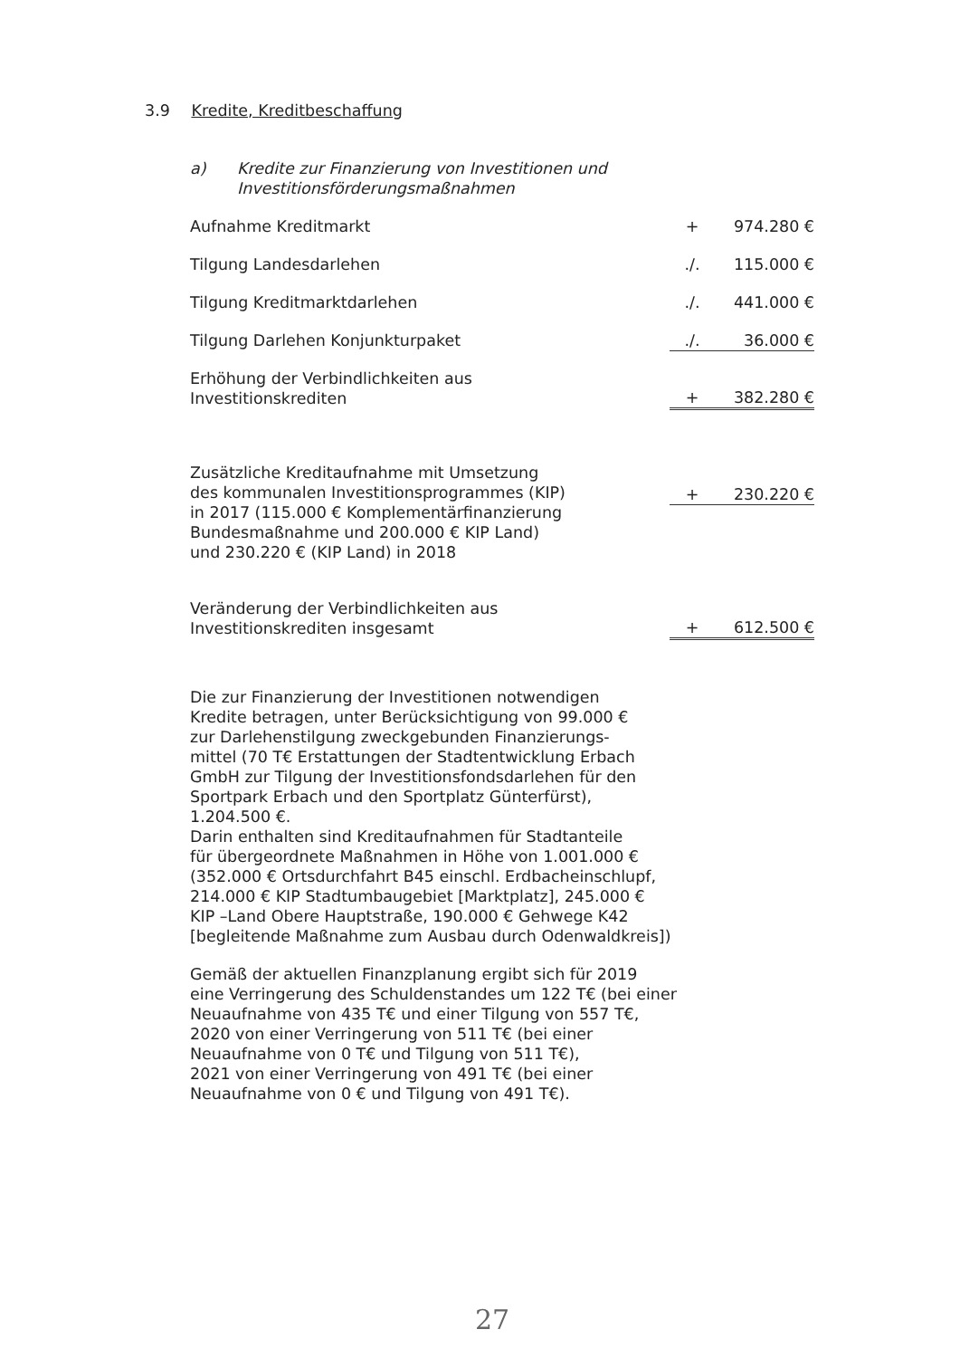3.9 Kredite, Kreditbeschaffung
a) Kredite zur Finanzierung von Investitionen und
Investitionsförderungsmaßnahmen
| Aufnahme Kreditmarkt | + | 974.280 € |
| Tilgung Landesdarlehen | ./. | 115.000 € |
| Tilgung Kreditmarktdarlehen | ./. | 441.000 € |
| Tilgung Darlehen Konjunkturpaket | ./. | 36.000 € |
| Erhöhung der Verbindlichkeiten aus Investitionskrediten | + | 382.280 € |
| Zusätzliche Kreditaufnahme mit Umsetzung des kommunalen Investitionsprogrammes (KIP) in 2017 (115.000 € Komplementärfinanzierung Bundesmaßnahme und 200.000 € KIP Land) und 230.220 € (KIP Land) in 2018 | + | 230.220 € |
| Veränderung der Verbindlichkeiten aus Investitionskrediten insgesamt | + | 612.500 € |
Die zur Finanzierung der Investitionen notwendigen
Kredite betragen, unter Berücksichtigung von 99.000 €
zur Darlehenstilgung zweckgebunden Finanzierungs-
mittel (70 T€ Erstattungen der Stadtentwicklung Erbach
GmbH zur Tilgung der Investitionsfondsdarlehen für den
Sportpark Erbach und den Sportplatz Günterfürst),
1.204.500 €.
Darin enthalten sind Kreditaufnahmen für Stadtanteile
für übergeordnete Maßnahmen in Höhe von 1.001.000 €
(352.000 € Ortsdurchfahrt B45 einschl. Erdbacheinschlupf,
214.000 € KIP Stadtumbaugebiet [Marktplatz], 245.000 €
KIP –Land Obere Hauptstraße, 190.000 € Gehwege K42
[begleitende Maßnahme zum Ausbau durch Odenwaldkreis])
Gemäß der aktuellen Finanzplanung ergibt sich für 2019
eine Verringerung des Schuldenstandes um 122 T€ (bei einer
Neuaufnahme von 435 T€ und einer Tilgung von 557 T€,
2020 von einer Verringerung von 511 T€ (bei einer
Neuaufnahme von 0 T€ und Tilgung von 511 T€),
2021 von einer Verringerung von 491 T€ (bei einer
Neuaufnahme von 0 € und Tilgung von 491 T€).
27